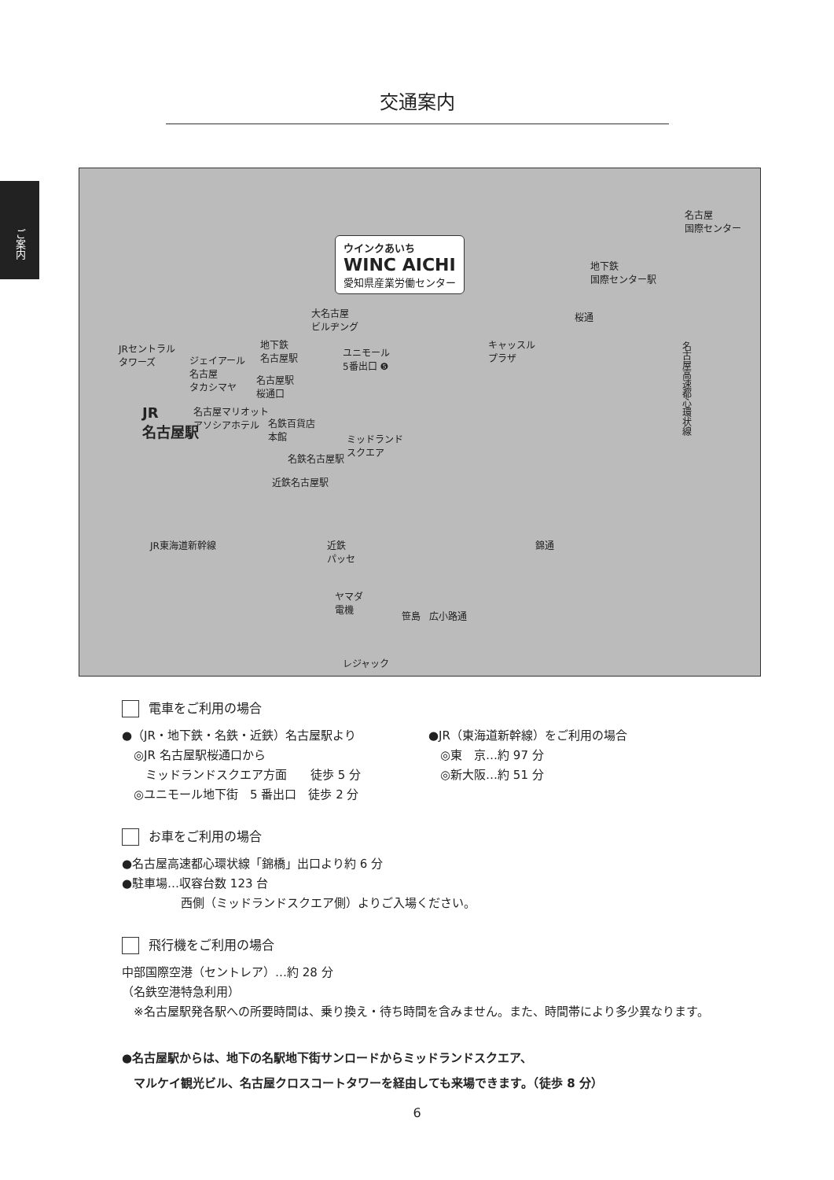ご案内
交通案内
ウインクあいち
WINC AICHI
愛知県産業労働センター
名古屋
国際センター
地下鉄
国際センター駅
桜通 大名古屋
ビルヂング
JRセントラル
タワーズ ジェイアール
名古屋
タカシマヤ
地下鉄
名古屋駅 ユニモール
5番出口 ❺
キャッスル
プラザ
名古屋駅
桜通口
JR
名古屋駅
名古屋マリオット
アソシアホテル 名鉄百貨店
本館 ミッドランド
スクエア
名鉄名古屋駅
近鉄名古屋駅
名古屋高速都心環状線
錦通 近鉄
パッセ
ヤマダ
電機
笹島 広小路通
JR東海道新幹線
レジャック
電車をご利用の場合
●（JR・地下鉄・名鉄・近鉄）名古屋駅より
　◎JR 名古屋駅桜通口から
　　ミッドランドスクエア方面　　徒歩 5 分
　◎ユニモール地下街　5 番出口　徒歩 2 分
●JR（東海道新幹線）をご利用の場合
　◎東　京…約 97 分
　◎新大阪…約 51 分
お車をご利用の場合
●名古屋高速都心環状線「錦橋」出口より約 6 分
●駐車場…収容台数 123 台
　　　　　西側（ミッドランドスクエア側）よりご入場ください。
飛行機をご利用の場合
中部国際空港（セントレア）…約 28 分
（名鉄空港特急利用）
　※名古屋駅発各駅への所要時間は、乗り換え・待ち時間を含みません。また、時間帯により多少異なります。
●名古屋駅からは、地下の名駅地下街サンロードからミッドランドスクエア、
　マルケイ観光ビル、名古屋クロスコートタワーを経由しても来場できます。（徒歩 8 分）
6